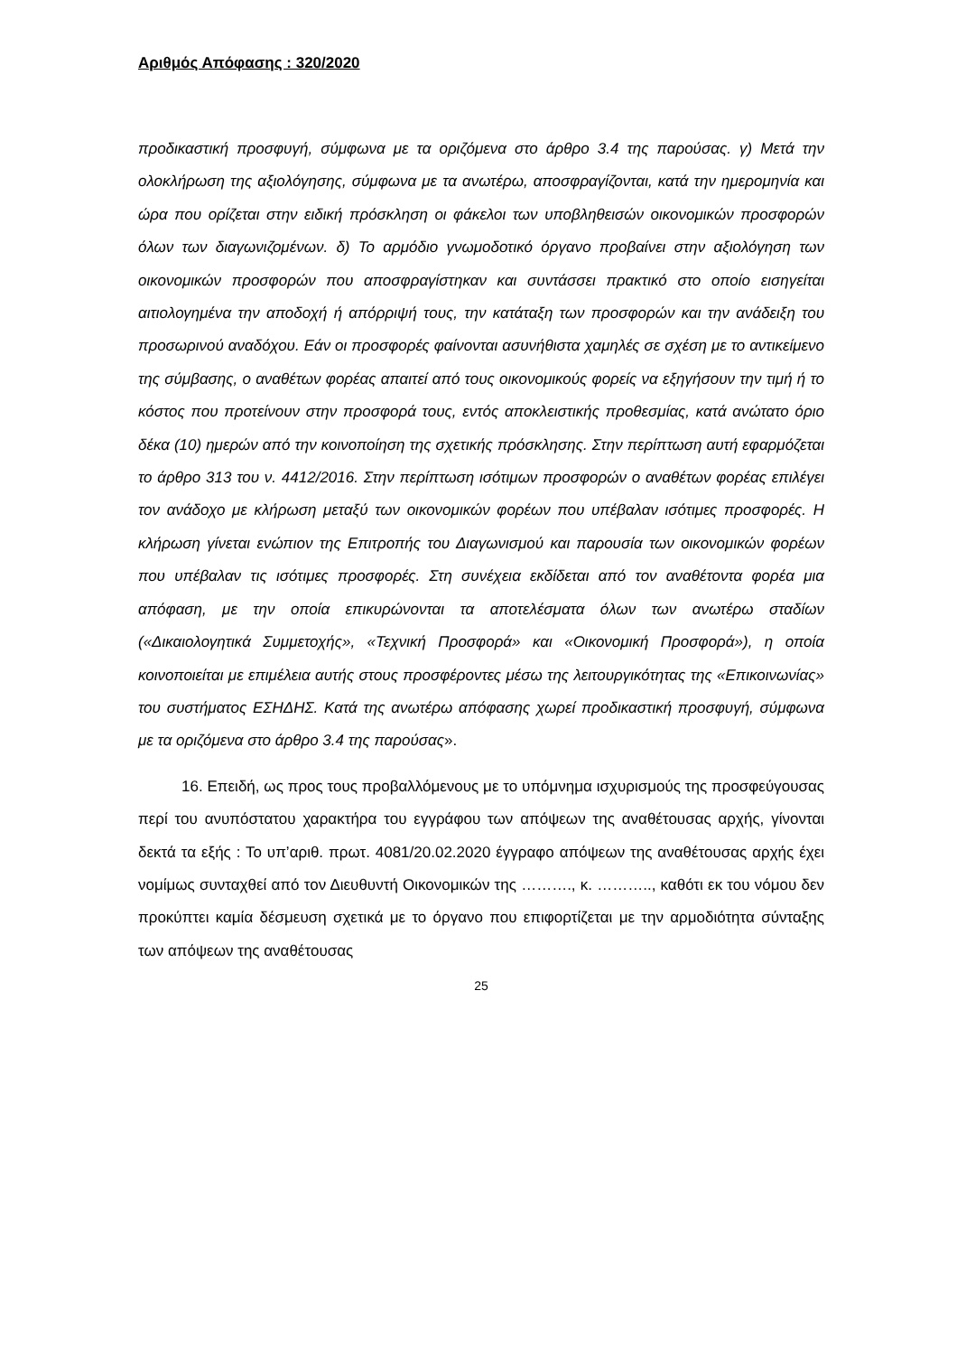Αριθμός Απόφασης : 320/2020
προδικαστική προσφυγή, σύμφωνα με τα οριζόμενα στο άρθρο 3.4 της παρούσας. γ) Μετά την ολοκλήρωση της αξιολόγησης, σύμφωνα με τα ανωτέρω, αποσφραγίζονται, κατά την ημερομηνία και ώρα που ορίζεται στην ειδική πρόσκληση οι φάκελοι των υποβληθεισών οικονομικών προσφορών όλων των διαγωνιζομένων. δ) Το αρμόδιο γνωμοδοτικό όργανο προβαίνει στην αξιολόγηση των οικονομικών προσφορών που αποσφραγίστηκαν και συντάσσει πρακτικό στο οποίο εισηγείται αιτιολογημένα την αποδοχή ή απόρριψή τους, την κατάταξη των προσφορών και την ανάδειξη του προσωρινού αναδόχου. Εάν οι προσφορές φαίνονται ασυνήθιστα χαμηλές σε σχέση με το αντικείμενο της σύμβασης, ο αναθέτων φορέας απαιτεί από τους οικονομικούς φορείς να εξηγήσουν την τιμή ή το κόστος που προτείνουν στην προσφορά τους, εντός αποκλειστικής προθεσμίας, κατά ανώτατο όριο δέκα (10) ημερών από την κοινοποίηση της σχετικής πρόσκλησης. Στην περίπτωση αυτή εφαρμόζεται το άρθρο 313 του ν. 4412/2016. Στην περίπτωση ισότιμων προσφορών ο αναθέτων φορέας επιλέγει τον ανάδοχο με κλήρωση μεταξύ των οικονομικών φορέων που υπέβαλαν ισότιμες προσφορές. Η κλήρωση γίνεται ενώπιον της Επιτροπής του Διαγωνισμού και παρουσία των οικονομικών φορέων που υπέβαλαν τις ισότιμες προσφορές. Στη συνέχεια εκδίδεται από τον αναθέτοντα φορέα μια απόφαση, με την οποία επικυρώνονται τα αποτελέσματα όλων των ανωτέρω σταδίων («Δικαιολογητικά Συμμετοχής», «Τεχνική Προσφορά» και «Οικονομική Προσφορά»), η οποία κοινοποιείται με επιμέλεια αυτής στους προσφέροντες μέσω της λειτουργικότητας της «Επικοινωνίας» του συστήματος ΕΣΗΔΗΣ. Κατά της ανωτέρω απόφασης χωρεί προδικαστική προσφυγή, σύμφωνα με τα οριζόμενα στο άρθρο 3.4 της παρούσας».
16. Επειδή, ως προς τους προβαλλόμενους με το υπόμνημα ισχυρισμούς της προσφεύγουσας περί του ανυπόστατου χαρακτήρα του εγγράφου των απόψεων της αναθέτουσας αρχής, γίνονται δεκτά τα εξής : Το υπ’αριθ. πρωτ. 4081/20.02.2020 έγγραφο απόψεων της αναθέτουσας αρχής έχει νομίμως συνταχθεί από τον Διευθυντή Οικονομικών της ………., κ. ……….., καθότι εκ του νόμου δεν προκύπτει καμία δέσμευση σχετικά με το όργανο που επιφορτίζεται με την αρμοδιότητα σύνταξης των απόψεων της αναθέτουσας
25